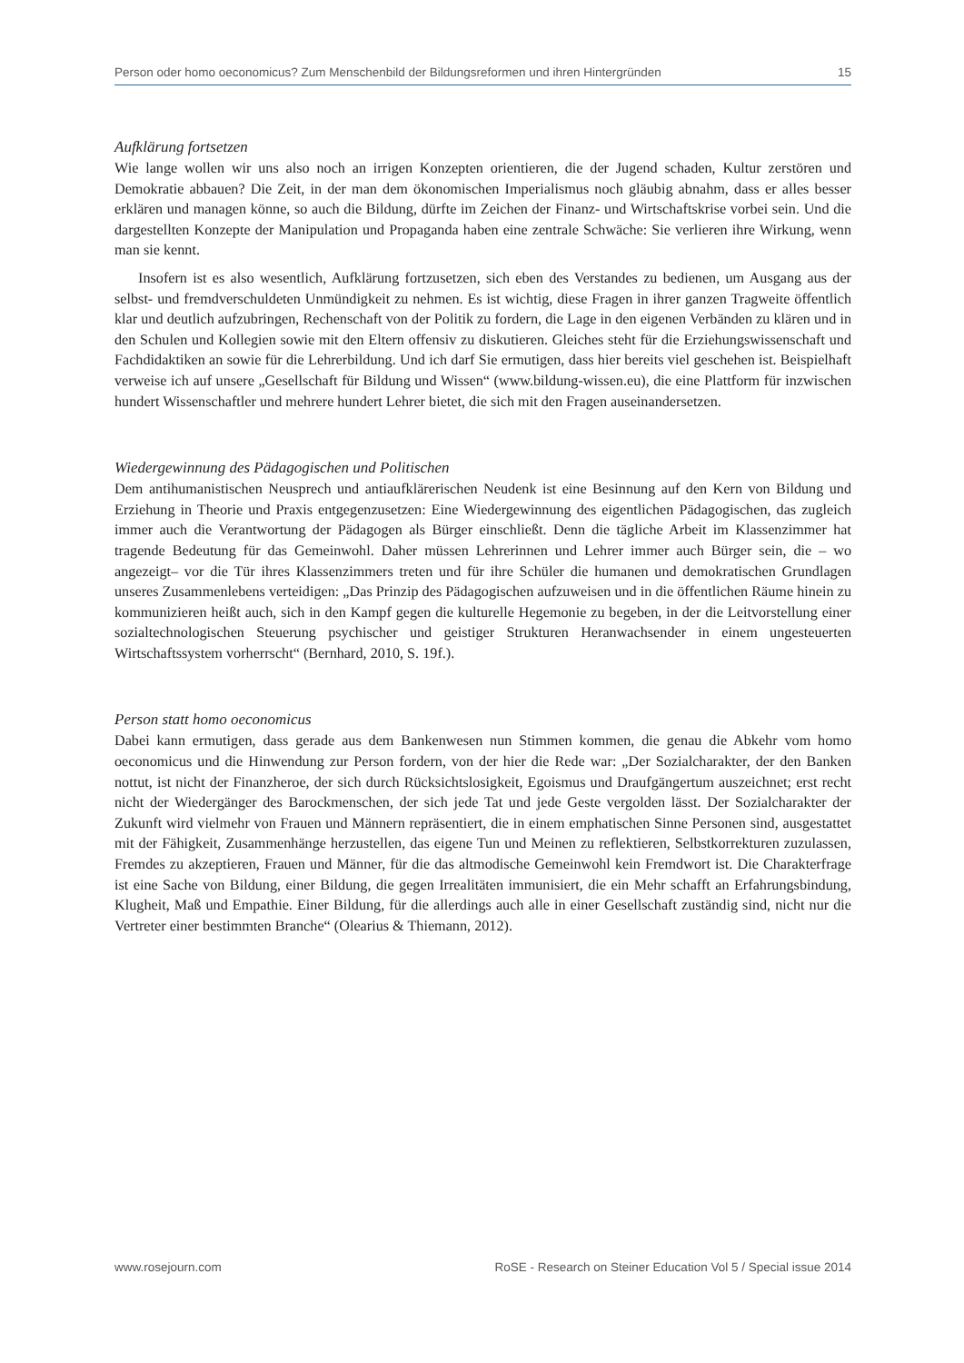Person oder homo oeconomicus? Zum Menschenbild der Bildungsreformen und ihren Hintergründen 15
Aufklärung fortsetzen
Wie lange wollen wir uns also noch an irrigen Konzepten orientieren, die der Jugend schaden, Kultur zerstören und Demokratie abbauen? Die Zeit, in der man dem ökonomischen Imperialismus noch gläubig abnahm, dass er alles besser erklären und managen könne, so auch die Bildung, dürfte im Zeichen der Finanz- und Wirtschaftskrise vorbei sein. Und die dargestellten Konzepte der Manipulation und Propaganda haben eine zentrale Schwäche: Sie verlieren ihre Wirkung, wenn man sie kennt.
Insofern ist es also wesentlich, Aufklärung fortzusetzen, sich eben des Verstandes zu bedienen, um Ausgang aus der selbst- und fremdverschuldeten Unmündigkeit zu nehmen. Es ist wichtig, diese Fragen in ihrer ganzen Tragweite öffentlich klar und deutlich aufzubringen, Rechenschaft von der Politik zu fordern, die Lage in den eigenen Verbänden zu klären und in den Schulen und Kollegien sowie mit den Eltern offensiv zu diskutieren. Gleiches steht für die Erziehungswissenschaft und Fachdidaktiken an sowie für die Lehrerbildung. Und ich darf Sie ermutigen, dass hier bereits viel geschehen ist. Beispielhaft verweise ich auf unsere „Gesellschaft für Bildung und Wissen“ (www.bildung-wissen.eu), die eine Plattform für inzwischen hundert Wissenschaftler und mehrere hundert Lehrer bietet, die sich mit den Fragen auseinandersetzen.
Wiedergewinnung des Pädagogischen und Politischen
Dem antihumanistischen Neusprech und antiaufklärerischen Neudenk ist eine Besinnung auf den Kern von Bildung und Erziehung in Theorie und Praxis entgegenzusetzen: Eine Wiedergewinnung des eigentlichen Pädagogischen, das zugleich immer auch die Verantwortung der Pädagogen als Bürger einschließt. Denn die tägliche Arbeit im Klassenzimmer hat tragende Bedeutung für das Gemeinwohl. Daher müssen Lehrerinnen und Lehrer immer auch Bürger sein, die – wo angezeigt– vor die Tür ihres Klassenzimmers treten und für ihre Schüler die humanen und demokratischen Grundlagen unseres Zusammenlebens verteidigen: „Das Prinzip des Pädagogischen aufzuweisen und in die öffentlichen Räume hinein zu kommunizieren heißt auch, sich in den Kampf gegen die kulturelle Hegemonie zu begeben, in der die Leitvorstellung einer sozialtechnologischen Steuerung psychischer und geistiger Strukturen Heranwachsender in einem ungesteuerten Wirtschaftssystem vorherrscht“ (Bernhard, 2010, S. 19f.).
Person statt homo oeconomicus
Dabei kann ermutigen, dass gerade aus dem Bankenwesen nun Stimmen kommen, die genau die Abkehr vom homo oeconomicus und die Hinwendung zur Person fordern, von der hier die Rede war: „Der Sozialcharakter, der den Banken nottut, ist nicht der Finanzheroe, der sich durch Rücksichtslosigkeit, Egoismus und Draufgängertum auszeichnet; erst recht nicht der Wiedergänger des Barockmenschen, der sich jede Tat und jede Geste vergolden lässt. Der Sozialcharakter der Zukunft wird vielmehr von Frauen und Männern repräsentiert, die in einem emphatischen Sinne Personen sind, ausgestattet mit der Fähigkeit, Zusammenhänge herzustellen, das eigene Tun und Meinen zu reflektieren, Selbstkorrekturen zuzulassen, Fremdes zu akzeptieren, Frauen und Männer, für die das altmodische Gemeinwohl kein Fremdwort ist. Die Charakterfrage ist eine Sache von Bildung, einer Bildung, die gegen Irrealitäten immunisiert, die ein Mehr schafft an Erfahrungsbindung, Klugheit, Maß und Empathie. Einer Bildung, für die allerdings auch alle in einer Gesellschaft zuständig sind, nicht nur die Vertreter einer bestimmten Branche“ (Olearius & Thiemann, 2012).
www.rosejourn.com RoSE - Research on Steiner Education Vol 5 / Special issue 2014